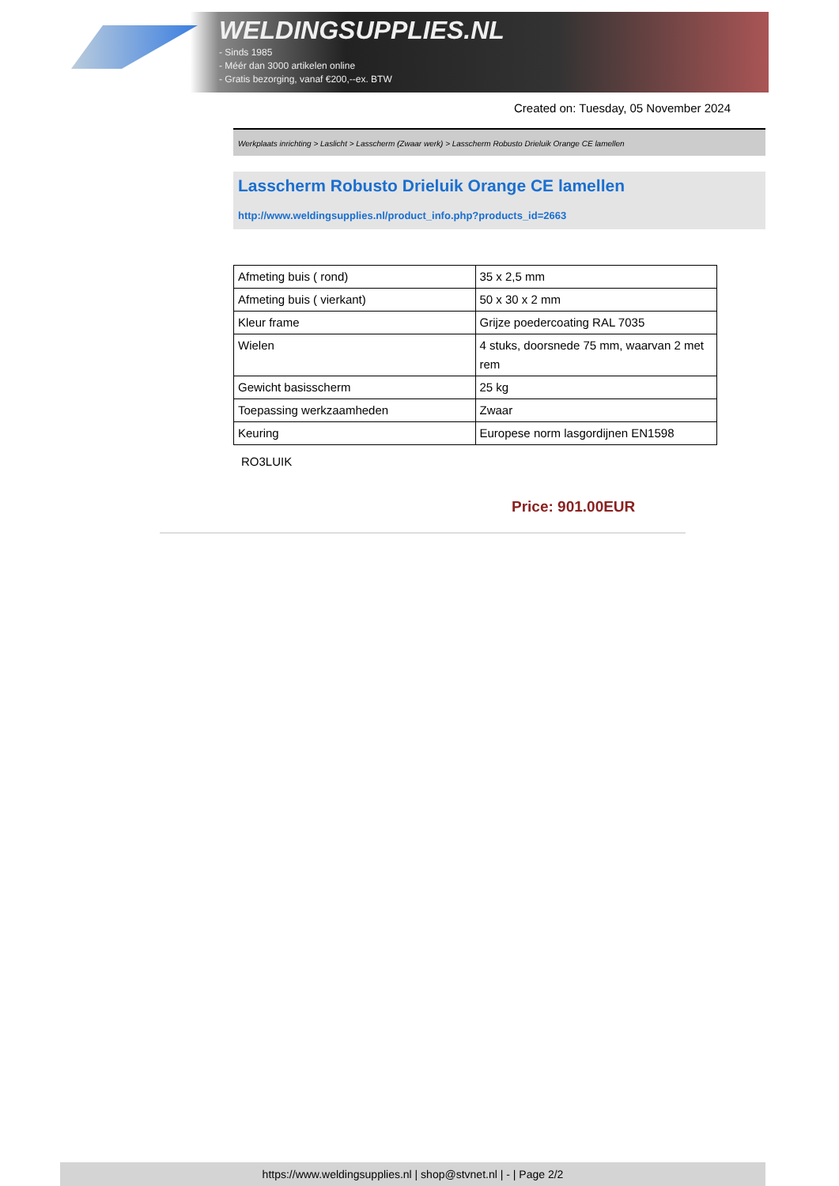WELDINGSUPPLIES.NL
- Sinds 1985
- Méér dan 3000 artikelen online
- Gratis bezorging, vanaf €200,--ex. BTW
Created on: Tuesday, 05 November 2024
Werkplaats inrichting > Laslicht > Lasscherm (Zwaar werk) > Lasscherm Robusto Drieluik Orange CE lamellen
Lasscherm Robusto Drieluik Orange CE lamellen
http://www.weldingsupplies.nl/product_info.php?products_id=2663
| Afmeting buis ( rond) | 35 x 2,5 mm |
| Afmeting buis ( vierkant) | 50 x 30 x 2 mm |
| Kleur frame | Grijze poedercoating RAL 7035 |
| Wielen | 4 stuks, doorsnede 75 mm, waarvan 2 met rem |
| Gewicht basisscherm | 25 kg |
| Toepassing werkzaamheden | Zwaar |
| Keuring | Europese norm lasgordijnen EN1598 |
RO3LUIK
Price: 901.00EUR
https://www.weldingsupplies.nl | shop@stvnet.nl | - | Page 2/2